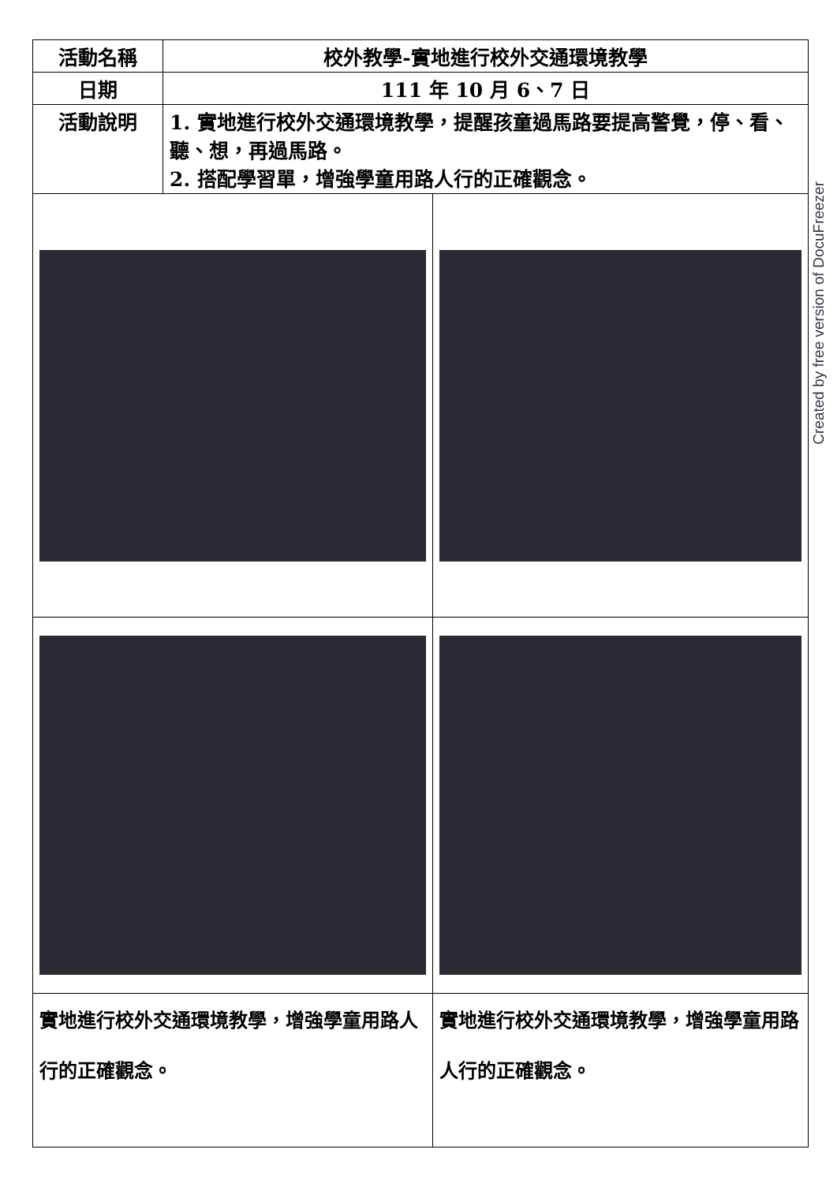| 活動名稱 | 校外教學-實地進行校外交通環境教學 | |
| 日期 | 111 年 10 月 6、7 日 | |
| 活動說明 | 1. 實地進行校外交通環境教學，提醒孩童過馬路要提高警覺，停、看、聽、想，再過馬路。 2. 搭配學習單，增強學童用路人行的正確觀念。 | |
| 實地進行校外交通環境教學，增強學童用路人行的正確觀念。 | | 實地進行校外交通環境教學，增強學童用路人行的正確觀念。 |
Created by free version of DocuFreezer